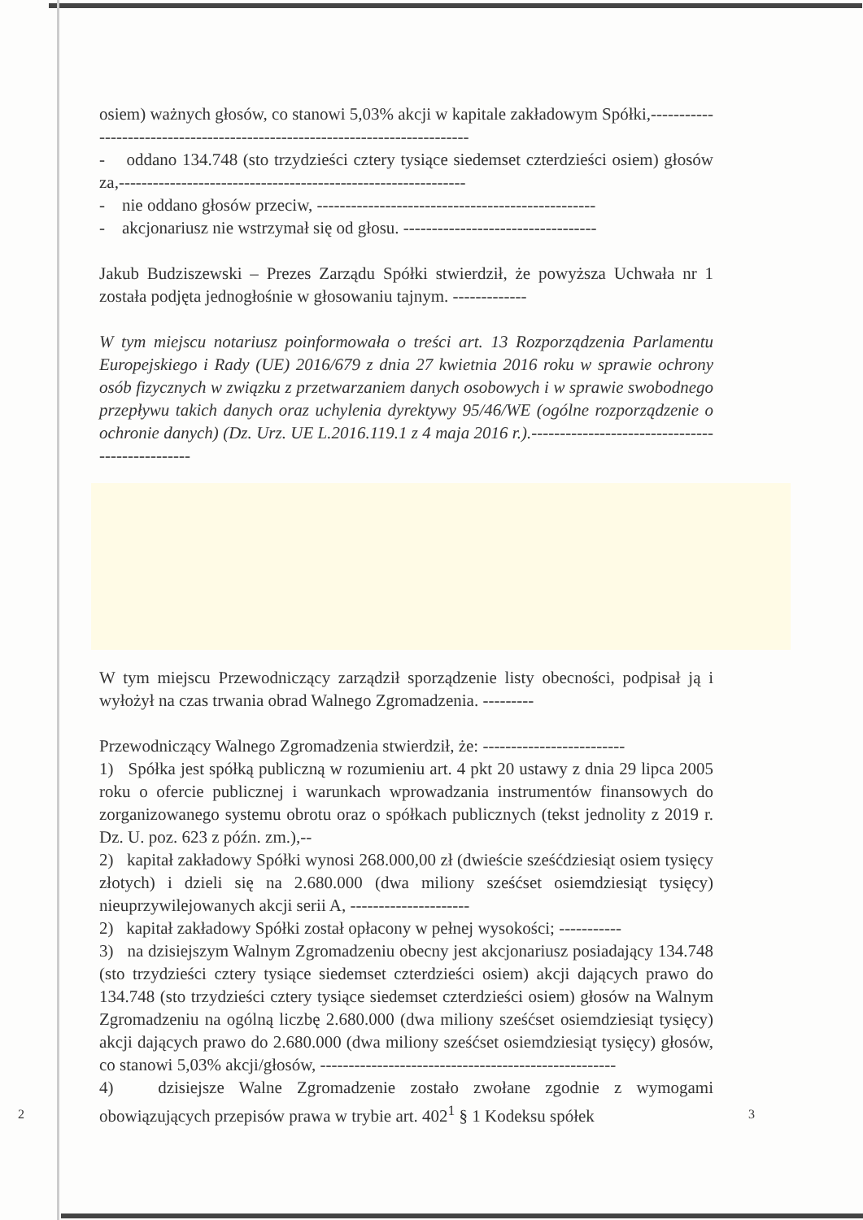osiem) ważnych głosów, co stanowi 5,03% akcji w kapitale zakładowym Spółki,----------------------------------------------------------------------------
- oddano 134.748 (sto trzydzieści cztery tysiące siedemset czterdzieści osiem) głosów za,-------------------------------------------------------------
- nie oddano głosów przeciw, -------------------------------------------------
- akcjonariusz nie wstrzymał się od głosu. ----------------------------------
Jakub Budziszewski – Prezes Zarządu Spółki stwierdził, że powyższa Uchwała nr 1 została podjęta jednogłośnie w głosowaniu tajnym. -------------
W tym miejscu notariusz poinformowała o treści art. 13 Rozporządzenia Parlamentu Europejskiego i Rady (UE) 2016/679 z dnia 27 kwietnia 2016 roku w sprawie ochrony osób fizycznych w związku z przetwarzaniem danych osobowych i w sprawie swobodnego przepływu takich danych oraz uchylenia dyrektywy 95/46/WE (ogólne rozporządzenie o ochronie danych) (Dz. Urz. UE L.2016.119.1 z 4 maja 2016 r.).------------------------------------------------
W tym miejscu Przewodniczący zarządził sporządzenie listy obecności, podpisał ją i wyłożył na czas trwania obrad Walnego Zgromadzenia. ---------
Przewodniczący Walnego Zgromadzenia stwierdził, że: -------------------------
1) Spółka jest spółką publiczną w rozumieniu art. 4 pkt 20 ustawy z dnia 29 lipca 2005 roku o ofercie publicznej i warunkach wprowadzania instrumentów finansowych do zorganizowanego systemu obrotu oraz o spółkach publicznych (tekst jednolity z 2019 r. Dz. U. poz. 623 z późn. zm.),--
2) kapitał zakładowy Spółki wynosi 268.000,00 zł (dwieście sześćdziesiąt osiem tysięcy złotych) i dzieli się na 2.680.000 (dwa miliony sześćset osiemdziesiąt tysięcy) nieuprzywilejowanych akcji serii A, ---------------------
2) kapitał zakładowy Spółki został opłacony w pełnej wysokości; -----------
3) na dzisiejszym Walnym Zgromadzeniu obecny jest akcjonariusz posiadający 134.748 (sto trzydzieści cztery tysiące siedemset czterdzieści osiem) akcji dających prawo do 134.748 (sto trzydzieści cztery tysiące siedemset czterdzieści osiem) głosów na Walnym Zgromadzeniu na ogólną liczbę 2.680.000 (dwa miliony sześćset osiemdziesiąt tysięcy) akcji dających prawo do 2.680.000 (dwa miliony sześćset osiemdziesiąt tysięcy) głosów, co stanowi 5,03% akcji/głosów, ----------------------------------------------------
4) dzisiejsze Walne Zgromadzenie zostało zwołane zgodnie z wymogami obowiązujących przepisów prawa w trybie art. 402<sup>1</sup> § 1 Kodeksu spółek
2 3